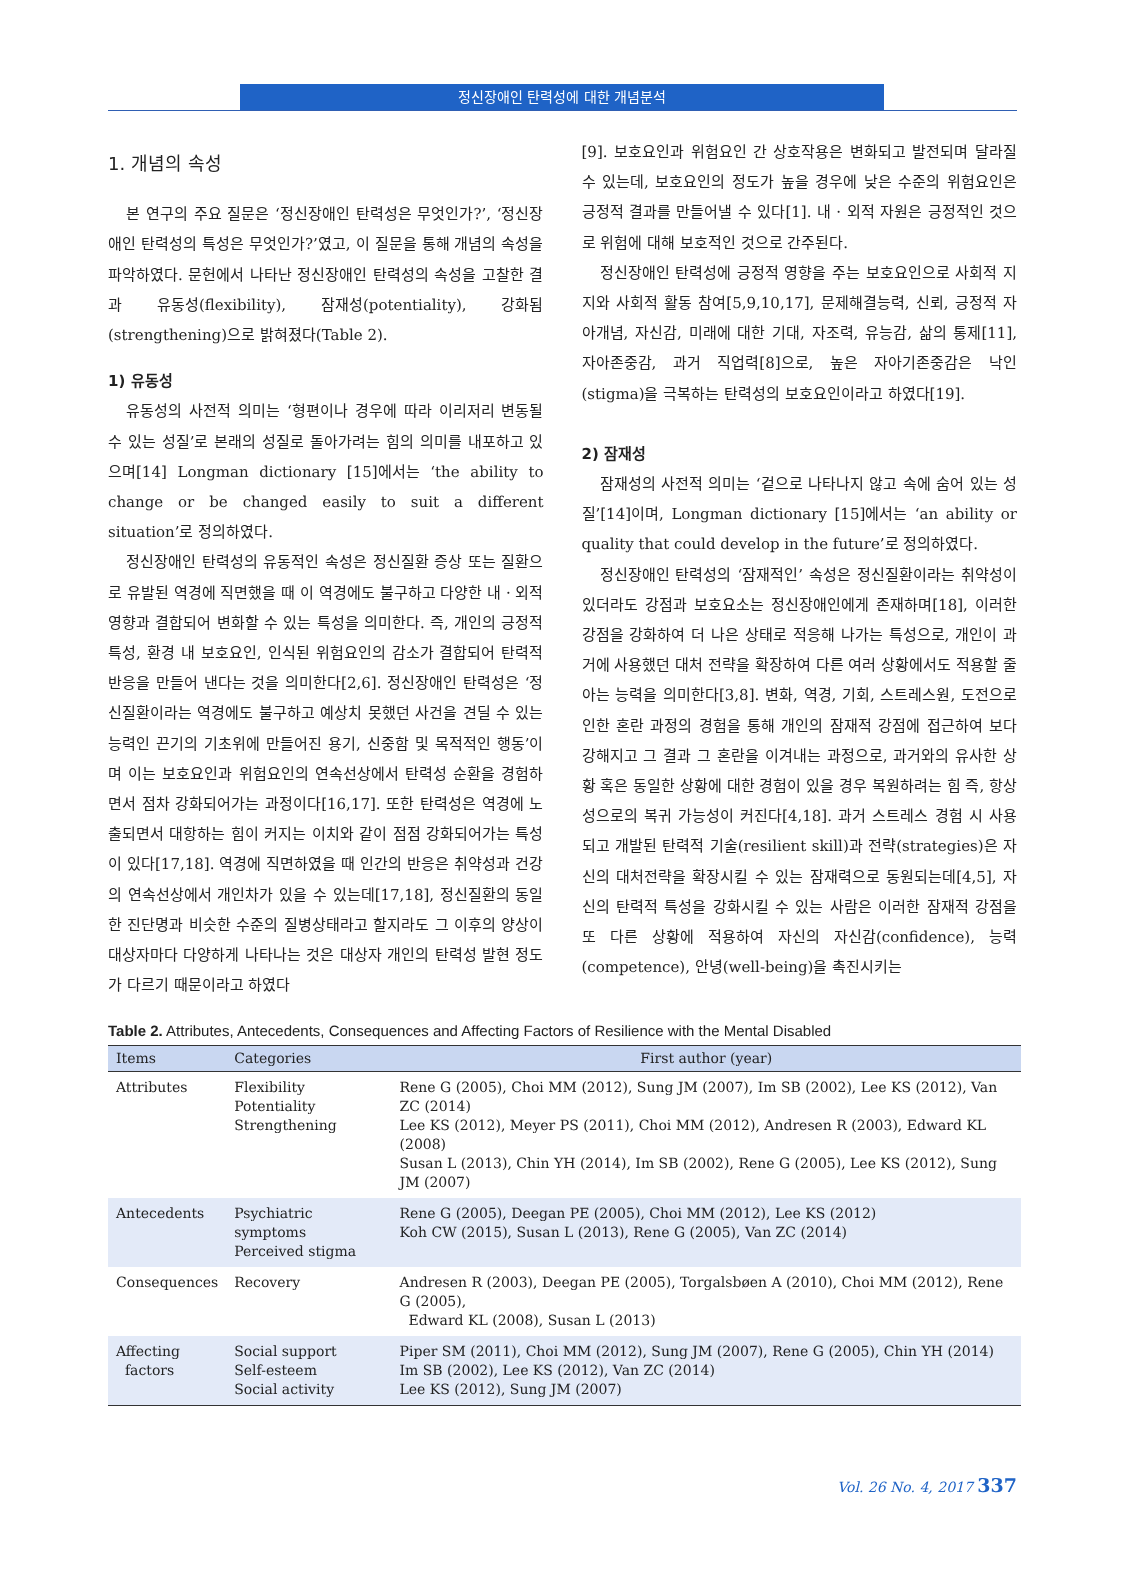정신장애인 탄력성에 대한 개념분석
1. 개념의 속성
본 연구의 주요 질문은 ‘정신장애인 탄력성은 무엇인가?’, ‘정신장애인 탄력성의 특성은 무엇인가?’였고, 이 질문을 통해 개념의 속성을 파악하였다. 문헌에서 나타난 정신장애인 탄력성의 속성을 고찰한 결과 유동성(flexibility), 잠재성(potentiality), 강화됨(strengthening)으로 밝혀졌다(Table 2).
1) 유동성
유동성의 사전적 의미는 ‘형편이나 경우에 따라 이리저리 변동될 수 있는 성질’로 본래의 성질로 돌아가려는 힘의 의미를 내포하고 있으며[14] Longman dictionary [15]에서는 ‘the ability to change or be changed easily to suit a different situation’로 정의하였다.
정신장애인 탄력성의 유동적인 속성은 정신질환 증상 또는 질환으로 유발된 역경에 직면했을 때 이 역경에도 불구하고 다양한 내 · 외적 영향과 결합되어 변화할 수 있는 특성을 의미한다. 즉, 개인의 긍정적 특성, 환경 내 보호요인, 인식된 위험요인의 감소가 결합되어 탄력적 반응을 만들어 낸다는 것을 의미한다[2,6]. 정신장애인 탄력성은 ‘정신질환이라는 역경에도 불구하고 예상치 못했던 사건을 견딜 수 있는 능력인 끈기의 기초위에 만들어진 용기, 신중함 및 목적적인 행동’이며 이는 보호요인과 위험요인의 연속선상에서 탄력성 순환을 경험하면서 점차 강화되어가는 과정이다[16,17]. 또한 탄력성은 역경에 노출되면서 대항하는 힘이 커지는 이치와 같이 점점 강화되어가는 특성이 있다[17,18]. 역경에 직면하였을 때 인간의 반응은 취약성과 건강의 연속선상에서 개인차가 있을 수 있는데[17,18], 정신질환의 동일한 진단명과 비슷한 수준의 질병상태라고 할지라도 그 이후의 양상이 대상자마다 다양하게 나타나는 것은 대상자 개인의 탄력성 발현 정도가 다르기 때문이라고 하였다
[9]. 보호요인과 위험요인 간 상호작용은 변화되고 발전되며 달라질 수 있는데, 보호요인의 정도가 높을 경우에 낮은 수준의 위험요인은 긍정적 결과를 만들어낼 수 있다[1]. 내 · 외적 자원은 긍정적인 것으로 위험에 대해 보호적인 것으로 간주된다.
정신장애인 탄력성에 긍정적 영향을 주는 보호요인으로 사회적 지지와 사회적 활동 참여[5,9,10,17], 문제해결능력, 신뢰, 긍정적 자아개념, 자신감, 미래에 대한 기대, 자조력, 유능감, 삶의 통제[11], 자아존중감, 과거 직업력[8]으로, 높은 자아기존중감은 낙인(stigma)을 극복하는 탄력성의 보호요인이라고 하였다[19].
2) 잠재성
잠재성의 사전적 의미는 ‘겉으로 나타나지 않고 속에 숨어 있는 성질’[14]이며, Longman dictionary [15]에서는 ‘an ability or quality that could develop in the future’로 정의하였다.
정신장애인 탄력성의 ‘잠재적인’ 속성은 정신질환이라는 취약성이 있더라도 강점과 보호요소는 정신장애인에게 존재하며[18], 이러한 강점을 강화하여 더 나은 상태로 적응해 나가는 특성으로, 개인이 과거에 사용했던 대처 전략을 확장하여 다른 여러 상황에서도 적용할 줄 아는 능력을 의미한다[3,8]. 변화, 역경, 기회, 스트레스원, 도전으로 인한 혼란 과정의 경험을 통해 개인의 잠재적 강점에 접근하여 보다 강해지고 그 결과 그 혼란을 이겨내는 과정으로, 과거와의 유사한 상황 혹은 동일한 상황에 대한 경험이 있을 경우 복원하려는 힘 즉, 항상성으로의 복귀 가능성이 커진다[4,18]. 과거 스트레스 경험 시 사용되고 개발된 탄력적 기술(resilient skill)과 전략(strategies)은 자신의 대처전략을 확장시킬 수 있는 잠재력으로 동원되는데[4,5], 자신의 탄력적 특성을 강화시킬 수 있는 사람은 이러한 잠재적 강점을 또 다른 상황에 적용하여 자신의 자신감(confidence), 능력(competence), 안녕(well-being)을 촉진시키는
Table 2. Attributes, Antecedents, Consequences and Affecting Factors of Resilience with the Mental Disabled
| Items | Categories | First author (year) |
| --- | --- | --- |
| Attributes | Flexibility Potentiality Strengthening | Rene G (2005), Choi MM (2012), Sung JM (2007), Im SB (2002), Lee KS (2012), Van ZC (2014) Lee KS (2012), Meyer PS (2011), Choi MM (2012), Andresen R (2003), Edward KL (2008) Susan L (2013), Chin YH (2014), Im SB (2002), Rene G (2005), Lee KS (2012), Sung JM (2007) |
| Antecedents | Psychiatric symptoms Perceived stigma | Rene G (2005), Deegan PE (2005), Choi MM (2012), Lee KS (2012) Koh CW (2015), Susan L (2013), Rene G (2005), Van ZC (2014) |
| Consequences | Recovery | Andresen R (2003), Deegan PE (2005), Torgalsbøen A (2010), Choi MM (2012), Rene G (2005), Edward KL (2008), Susan L (2013) |
| Affecting factors | Social support Self-esteem Social activity | Piper SM (2011), Choi MM (2012), Sung JM (2007), Rene G (2005), Chin YH (2014) Im SB (2002), Lee KS (2012), Van ZC (2014) Lee KS (2012), Sung JM (2007) |
Vol. 26 No. 4, 2017 337